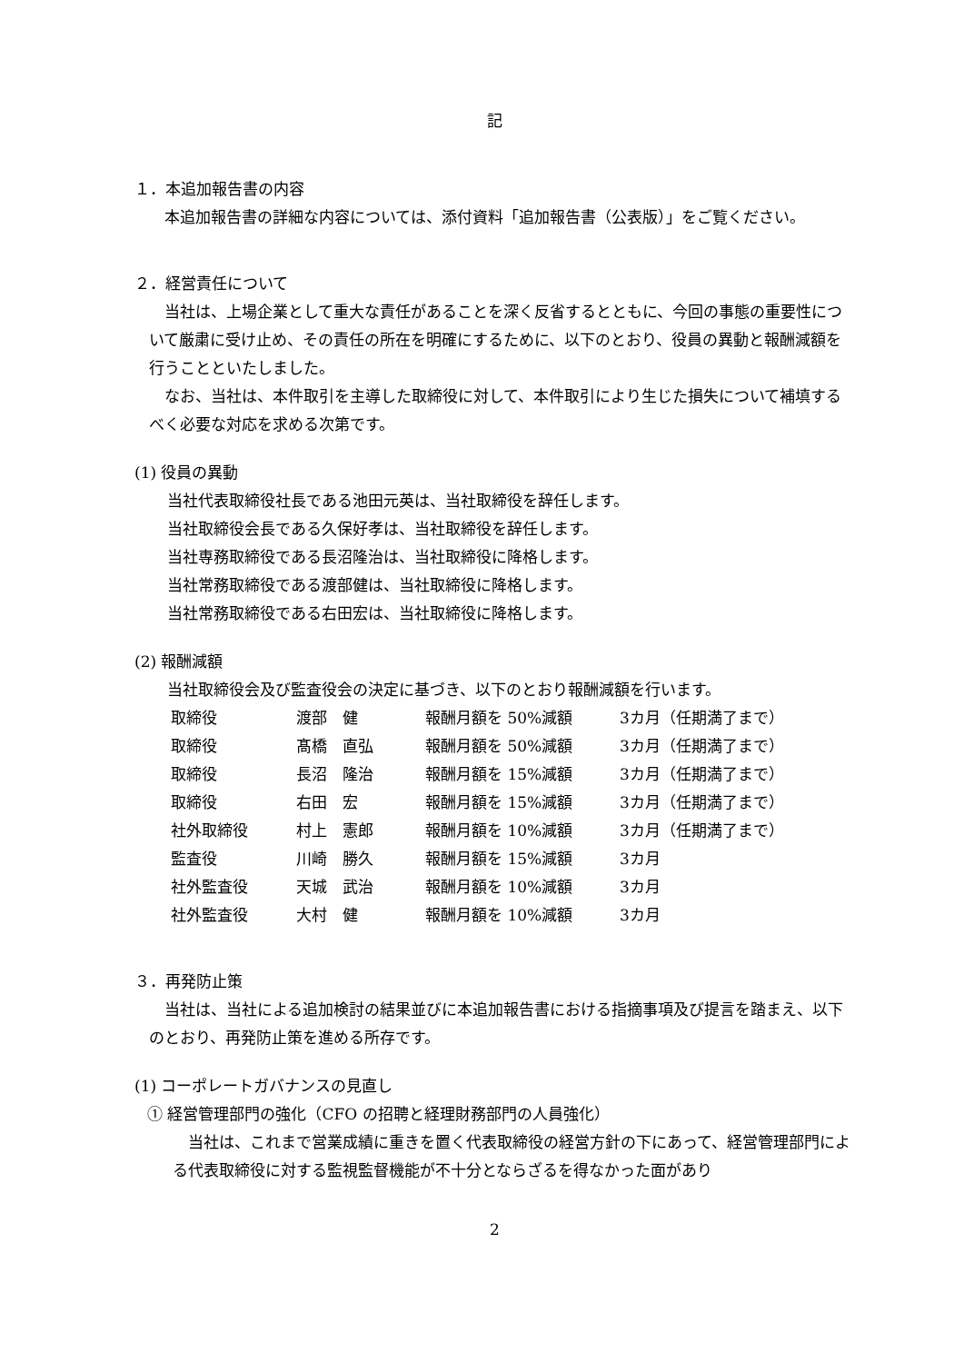記
１．本追加報告書の内容
本追加報告書の詳細な内容については、添付資料「追加報告書（公表版）」をご覧ください。
２．経営責任について
当社は、上場企業として重大な責任があることを深く反省するとともに、今回の事態の重要性について厳粛に受け止め、その責任の所在を明確にするために、以下のとおり、役員の異動と報酬減額を行うことといたしました。
なお、当社は、本件取引を主導した取締役に対して、本件取引により生じた損失について補填するべく必要な対応を求める次第です。
(1) 役員の異動
当社代表取締役社長である池田元英は、当社取締役を辞任します。
当社取締役会長である久保好孝は、当社取締役を辞任します。
当社専務取締役である長沼隆治は、当社取締役に降格します。
当社常務取締役である渡部健は、当社取締役に降格します。
当社常務取締役である右田宏は、当社取締役に降格します。
(2) 報酬減額
当社取締役会及び監査役会の決定に基づき、以下のとおり報酬減額を行います。
| 取締役 | 渡部 健 | 報酬月額を 50%減額 | 3カ月（任期満了まで） |
| 取締役 | 髙橋 直弘 | 報酬月額を 50%減額 | 3カ月（任期満了まで） |
| 取締役 | 長沼 隆治 | 報酬月額を 15%減額 | 3カ月（任期満了まで） |
| 取締役 | 右田 宏 | 報酬月額を 15%減額 | 3カ月（任期満了まで） |
| 社外取締役 | 村上 憲郎 | 報酬月額を 10%減額 | 3カ月（任期満了まで） |
| 監査役 | 川崎 勝久 | 報酬月額を 15%減額 | 3カ月 |
| 社外監査役 | 天城 武治 | 報酬月額を 10%減額 | 3カ月 |
| 社外監査役 | 大村 健 | 報酬月額を 10%減額 | 3カ月 |
３．再発防止策
当社は、当社による追加検討の結果並びに本追加報告書における指摘事項及び提言を踏まえ、以下のとおり、再発防止策を進める所存です。
(1) コーポレートガバナンスの見直し
① 経営管理部門の強化（CFO の招聘と経理財務部門の人員強化）
当社は、これまで営業成績に重きを置く代表取締役の経営方針の下にあって、経営管理部門による代表取締役に対する監視監督機能が不十分とならざるを得なかった面があり
2